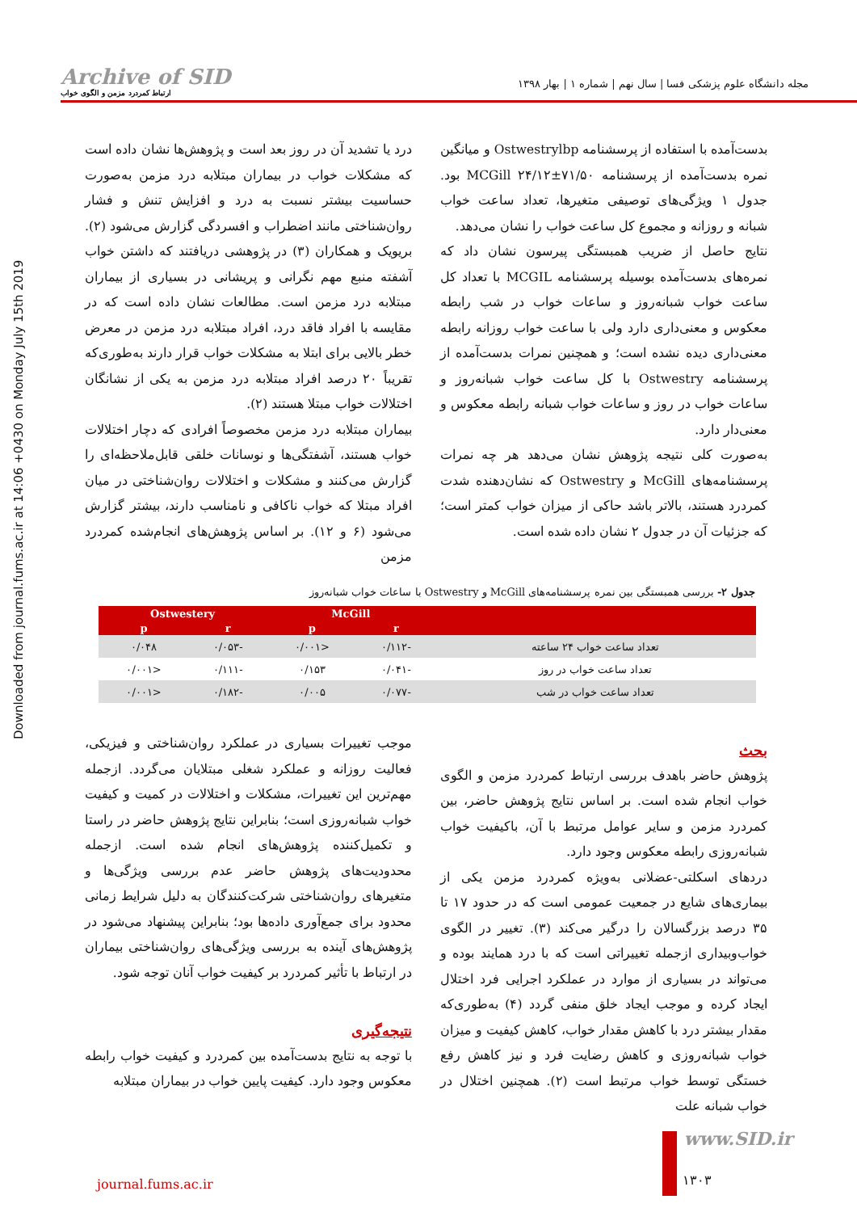Archive of SID
ارتباط کمردرد مزمن و الگوی خواب
مجله دانشگاه علوم پزشکی فسا | سال نهم | شماره ۱ | بهار ۱۳۹۸
Downloaded from journal.fums.ac.ir at 14:06 +0430 on Monday July 15th 2019
بدست‌آمده با استفاده از پرسشنامه Ostwestrylbp و میانگین نمره بدست‌آمده از پرسشنامه MCGill ۲۴/۱۲±۷۱/۵۰ بود. جدول ۱ ویژگی‌های توصیفی متغیرها، تعداد ساعت خواب شبانه و روزانه و مجموع کل ساعت خواب را نشان می‌دهد.
نتایج حاصل از ضریب همبستگی پیرسون نشان داد که نمره‌های بدست‌آمده بوسیله پرسشنامه MCGIL با تعداد کل ساعت خواب شبانه‌روز و ساعات خواب در شب رابطه معکوس و معنی‌داری دارد ولی با ساعت خواب روزانه رابطه معنی‌داری دیده نشده است؛ و همچنین نمرات بدست‌آمده از پرسشنامه Ostwestry با کل ساعت خواب شبانه‌روز و ساعات خواب در روز و ساعات خواب شبانه رابطه معکوس و معنی‌دار دارد.
به‌صورت کلی نتیجه پژوهش نشان می‌دهد هر چه نمرات پرسشنامه‌های McGill و Ostwestry که نشان‌دهنده شدت کمردرد هستند، بالاتر باشد حاکی از میزان خواب کمتر است؛ که جزئیات آن در جدول ۲ نشان داده شده است.
درد یا تشدید آن در روز بعد است و پژوهش‌ها نشان داده است که مشکلات خواب در بیماران مبتلابه درد مزمن به‌صورت حساسیت بیشتر نسبت به درد و افزایش تنش و فشار روان‌شناختی مانند اضطراب و افسردگی گزارش می‌شود (۲). بریویک و همکاران (۳) در پژوهشی دریافتند که داشتن خواب آشفته منبع مهم نگرانی و پریشانی در بسیاری از بیماران مبتلابه درد مزمن است. مطالعات نشان داده است که در مقایسه با افراد فاقد درد، افراد مبتلابه درد مزمن در معرض خطر بالایی برای ابتلا به مشکلات خواب قرار دارند به‌طوری‌که تقریباً ۲۰ درصد افراد مبتلابه درد مزمن به یکی از نشانگان اختلالات خواب مبتلا هستند (۲).
بیماران مبتلابه درد مزمن مخصوصاً افرادی که دچار اختلالات خواب هستند، آشفتگی‌ها و نوسانات خلقی قابل‌ملاحظه‌ای را گزارش می‌کنند و مشکلات و اختلالات روان‌شناختی در میان افراد مبتلا که خواب ناکافی و نامناسب دارند، بیشتر گزارش می‌شود (۶ و ۱۲). بر اساس پژوهش‌های انجام‌شده کمردرد مزمن
جدول ۲- بررسی همبستگی بین نمره پرسشنامه‌های McGill و Ostwestry با ساعات خواب شبانه‌روز
| | McGill | | Ostwestery | |
| --- | --- | --- | --- | --- |
| | r | p | r | p |
| تعداد ساعت خواب ۲۴ ساعته | -۰/۱۱۲ | <۰/۰۰۱ | -۰/۰۵۳ | ۰/۰۴۸ |
| تعداد ساعت خواب در روز | -۰/۰۴۱ | ۰/۱۵۳ | -۰/۱۱۱ | <۰/۰۰۱ |
| تعداد ساعت خواب در شب | -۰/۰۷۷ | ۰/۰۰۵ | -۰/۱۸۲ | <۰/۰۰۱ |
بحث
پژوهش حاضر باهدف بررسی ارتباط کمردرد مزمن و الگوی خواب انجام شده است. بر اساس نتایج پژوهش حاضر، بین کمردرد مزمن و سایر عوامل مرتبط با آن، باکیفیت خواب شبانه‌روزی رابطه معکوس وجود دارد.
دردهای اسکلتی-عضلانی به‌ویژه کمردرد مزمن یکی از بیماری‌های شایع در جمعیت عمومی است که در حدود ۱۷ تا ۳۵ درصد بزرگسالان را درگیر می‌کند (۳). تغییر در الگوی خواب‌وبیداری ازجمله تغییراتی است که با درد همایند بوده و می‌تواند در بسیاری از موارد در عملکرد اجرایی فرد اختلال ایجاد کرده و موجب ایجاد خلق منفی گردد (۴) به‌طوری‌که مقدار بیشتر درد با کاهش مقدار خواب، کاهش کیفیت و میزان خواب شبانه‌روزی و کاهش رضایت فرد و نیز کاهش رفع خستگی توسط خواب مرتبط است (۲). همچنین اختلال در خواب شبانه علت
موجب تغییرات بسیاری در عملکرد روان‌شناختی و فیزیکی، فعالیت روزانه و عملکرد شغلی مبتلایان می‌گردد. ازجمله مهم‌ترین این تغییرات، مشکلات و اختلالات در کمیت و کیفیت خواب شبانه‌روزی است؛ بنابراین نتایج پژوهش حاضر در راستا و تکمیل‌کننده پژوهش‌های انجام شده است. ازجمله محدودیت‌های پژوهش حاضر عدم بررسی ویژگی‌ها و متغیرهای روان‌شناختی شرکت‌کنندگان به دلیل شرایط زمانی محدود برای جمع‌آوری داده‌ها بود؛ بنابراین پیشنهاد می‌شود در پژوهش‌های آینده به بررسی ویژگی‌های روان‌شناختی بیماران در ارتباط با تأثیر کمردرد بر کیفیت خواب آنان توجه شود.
نتیجه‌گیری
با توجه به نتایج بدست‌آمده بین کمردرد و کیفیت خواب رابطه معکوس وجود دارد. کیفیت پایین خواب در بیماران مبتلابه
www.SID.ir
journal.fums.ac.ir ۱۳۰۳